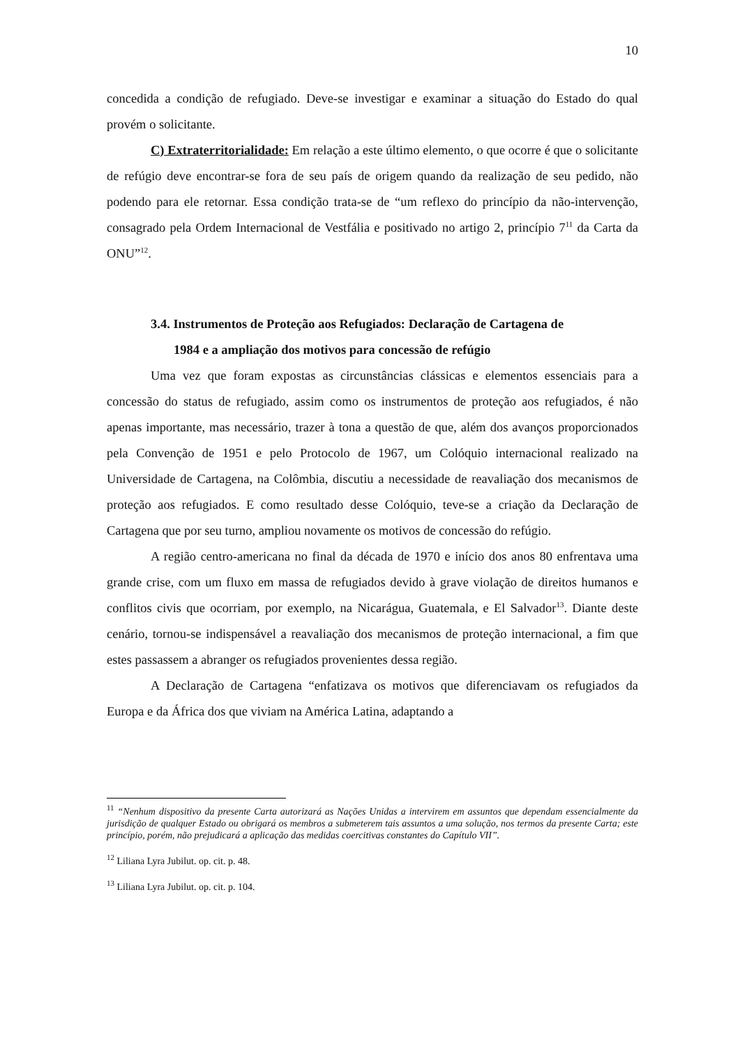10
concedida a condição de refugiado. Deve-se investigar e examinar a situação do Estado do qual provém o solicitante.
C) Extraterritorialidade: Em relação a este último elemento, o que ocorre é que o solicitante de refúgio deve encontrar-se fora de seu país de origem quando da realização de seu pedido, não podendo para ele retornar. Essa condição trata-se de “um reflexo do princípio da não-intervenção, consagrado pela Ordem Internacional de Vestfália e positivado no artigo 2, princípio 7<sup>11</sup> da Carta da ONU”<sup>12</sup>.
3.4. Instrumentos de Proteção aos Refugiados: Declaração de Cartagena de
1984 e a ampliação dos motivos para concessão de refúgio
Uma vez que foram expostas as circunstâncias clássicas e elementos essenciais para a concessão do status de refugiado, assim como os instrumentos de proteção aos refugiados, é não apenas importante, mas necessário, trazer à tona a questão de que, além dos avanços proporcionados pela Convenção de 1951 e pelo Protocolo de 1967, um Colóquio internacional realizado na Universidade de Cartagena, na Colômbia, discutiu a necessidade de reavaliação dos mecanismos de proteção aos refugiados. E como resultado desse Colóquio, teve-se a criação da Declaração de Cartagena que por seu turno, ampliou novamente os motivos de concessão do refúgio.
A região centro-americana no final da década de 1970 e início dos anos 80 enfrentava uma grande crise, com um fluxo em massa de refugiados devido à grave violação de direitos humanos e conflitos civis que ocorriam, por exemplo, na Nicarágua, Guatemala, e El Salvador<sup>13</sup>. Diante deste cenário, tornou-se indispensável a reavaliação dos mecanismos de proteção internacional, a fim que estes passassem a abranger os refugiados provenientes dessa região.
A Declaração de Cartagena “enfatizava os motivos que diferenciavam os refugiados da Europa e da África dos que viviam na América Latina, adaptando a
<sup>11</sup> “Nenhum dispositivo da presente Carta autorizará as Nações Unidas a intervirem em assuntos que dependam essencialmente da jurisdição de qualquer Estado ou obrigará os membros a submeterem tais assuntos a uma solução, nos termos da presente Carta; este princípio, porém, não prejudicará a aplicação das medidas coercitivas constantes do Capítulo VII”.
<sup>12</sup> Liliana Lyra Jubilut. op. cit. p. 48.
<sup>13</sup> Liliana Lyra Jubilut. op. cit. p. 104.